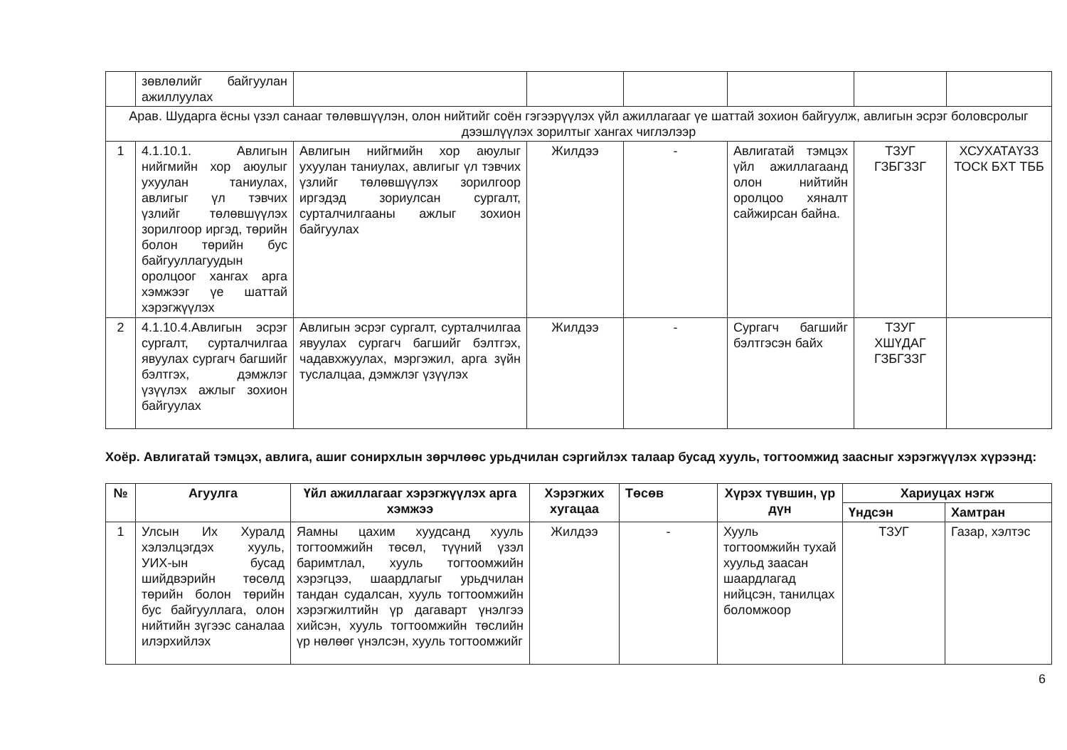| | зөвлөлийг байгуулан ажиллуулах | | | | | | |
| Арав. Шударга ёсны үзэл санааг төлөвшүүлэн, олон нийтийг соён гэгээрүүлэх үйл ажиллагааг үе шаттай зохион байгуулж, авлигын эсрэг боловсролыг дээшлүүлэх зорилтыг хангах чиглэлээр | | | | | | | |
| 1 | 4.1.10.1. Авлигын нийгмийн хор аюулыг ухуулан таниулах, авлигыг үл тэвчих үзлийг төлөвшүүлэх зорилгоор иргэд, төрийн болон төрийн бус байгууллагуудын оролцоог хангах арга хэмжээг үе шаттай хэрэгжүүлэх | Авлигын нийгмийн хор аюулыг ухуулан таниулах, авлигыг үл тэвчих үзлийг төлөвшүүлэх зорилгоор иргэдэд зориулсан сургалт, сурталчилгааны ажлыг зохион байгуулах | Жилдээ | - | Авлигатай тэмцэх үйл ажиллагаанд олон нийтийн оролцоо хяналт сайжирсан байна. | ТЗУГ ГЗБГЗЗГ | ХСУХАТАҮЗЗ ТОСК БХТ ТББ |
| 2 | 4.1.10.4.Авлигын эсрэг сургалт, сурталчилгаа явуулах сургагч багшийг бэлтгэх, дэмжлэг үзүүлэх ажлыг зохион байгуулах | Авлигын эсрэг сургалт, сурталчилгаа явуулах сургагч багшийг бэлтгэх, чадавхжуулах, мэргэжил, арга зүйн туслалцаа, дэмжлэг үзүүлэх | Жилдээ | - | Сургагч багшийг бэлтгэсэн байх | ТЗУГ ХШҮДАГ ГЗБГЗЗГ | |
Хоёр. Авлигатай тэмцэх, авлига, ашиг сонирхлын зөрчлөөс урьдчилан сэргийлэх талаар бусад хууль, тогтоомжид заасныг хэрэгжүүлэх хүрээнд:
| № | Агуулга | Үйл ажиллагааг хэрэгжүүлэх арга хэмжээ | Хэрэгжих хугацаа | Төсөв | Хүрэх түвшин, үр дүн | Хариуцах нэгж | |
| --- | --- | --- | --- | --- | --- | --- | --- |
| | | | | | | Үндсэн | Хамтран |
| 1 | Улсын Их Хуралд хэлэлцэгдэх хууль, УИХ-ын бусад шийдвэрийн төсөлд төрийн болон төрийн бус байгууллага, олон нийтийн зүгээс саналаа илэрхийлэх | Яамны цахим хуудсанд хууль тогтоомжийн төсөл, түүний үзэл баримтлал, хууль тогтоомжийн хэрэгцээ, шаардлагыг урьдчилан тандан судалсан, хууль тогтоомжийн хэрэгжилтийн үр дагаварт үнэлгээ хийсэн, хууль тогтоомжийн төслийн үр нөлөөг үнэлсэн, хууль тогтоомжийг | Жилдээ | - | Хууль тогтоомжийн тухай хуульд заасан шаардлагад нийцсэн, танилцах боломжоор | ТЗУГ | Газар, хэлтэс |
6